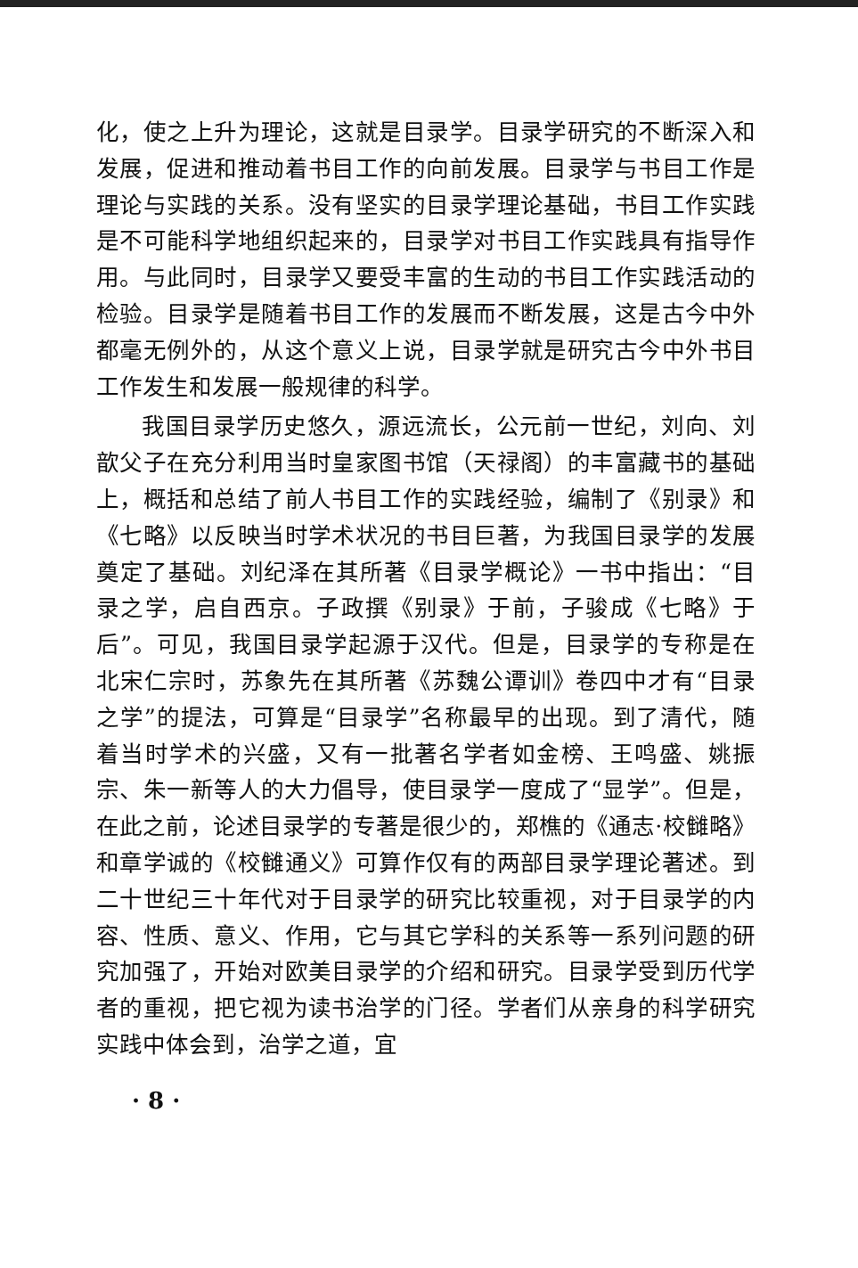化，使之上升为理论，这就是目录学。目录学研究的不断深入和发展，促进和推动着书目工作的向前发展。目录学与书目工作是理论与实践的关系。没有坚实的目录学理论基础，书目工作实践是不可能科学地组织起来的，目录学对书目工作实践具有指导作用。与此同时，目录学又要受丰富的生动的书目工作实践活动的检验。目录学是随着书目工作的发展而不断发展，这是古今中外都毫无例外的，从这个意义上说，目录学就是研究古今中外书目工作发生和发展一般规律的科学。
我国目录学历史悠久，源远流长，公元前一世纪，刘向、刘歆父子在充分利用当时皇家图书馆（天禄阁）的丰富藏书的基础上，概括和总结了前人书目工作的实践经验，编制了《别录》和《七略》以反映当时学术状况的书目巨著，为我国目录学的发展奠定了基础。刘纪泽在其所著《目录学概论》一书中指出：“目录之学，启自西京。子政撰《别录》于前，子骏成《七略》于后”。可见，我国目录学起源于汉代。但是，目录学的专称是在北宋仁宗时，苏象先在其所著《苏魏公谭训》卷四中才有“目录之学”的提法，可算是“目录学”名称最早的出现。到了清代，随着当时学术的兴盛，又有一批著名学者如金榜、王鸣盛、姚振宗、朱一新等人的大力倡导，使目录学一度成了“显学”。但是，在此之前，论述目录学的专著是很少的，郑樵的《通志·校雠略》和章学诚的《校雠通义》可算作仅有的两部目录学理论著述。到二十世纪三十年代对于目录学的研究比较重视，对于目录学的内容、性质、意义、作用，它与其它学科的关系等一系列问题的研究加强了，开始对欧美目录学的介绍和研究。目录学受到历代学者的重视，把它视为读书治学的门径。学者们从亲身的科学研究实践中体会到，治学之道，宜
· 8 ·